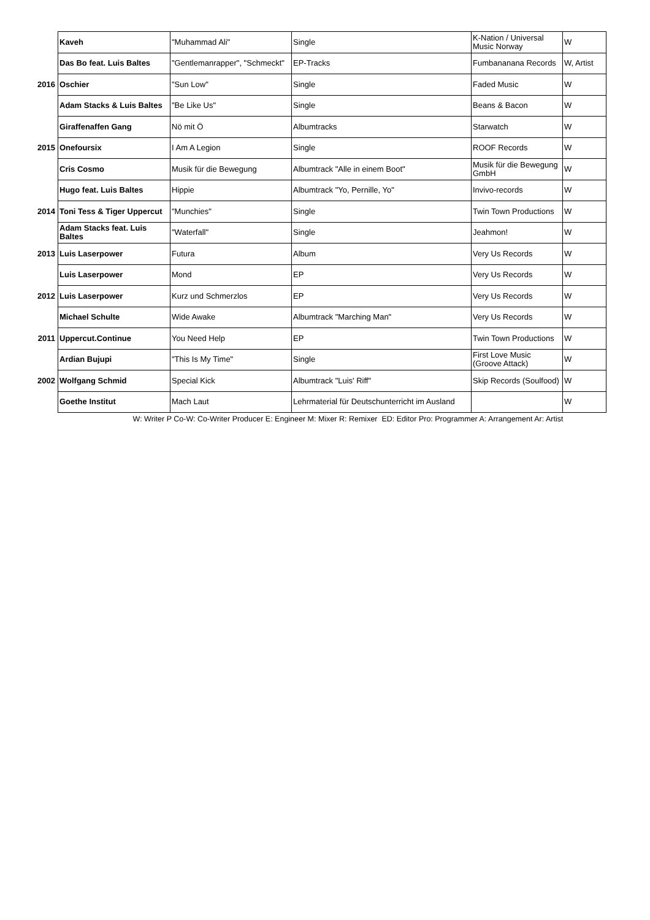| | Kaveh | "Muhammad Ali" | Single | K-Nation / Universal Music Norway | W |
| | Das Bo feat. Luis Baltes | "Gentlemanrapper", "Schmeckt" | EP-Tracks | Fumbananana Records | W, Artist |
| 2016 | Oschier | "Sun Low" | Single | Faded Music | W |
| | Adam Stacks & Luis Baltes | "Be Like Us" | Single | Beans & Bacon | W |
| | Giraffenaffen Gang | Nö mit Ö | Albumtracks | Starwatch | W |
| 2015 | Onefoursix | I Am A Legion | Single | ROOF Records | W |
| | Cris Cosmo | Musik für die Bewegung | Albumtrack "Alle in einem Boot" | Musik für die Bewegung GmbH | W |
| | Hugo feat. Luis Baltes | Hippie | Albumtrack "Yo, Pernille, Yo" | Invivo-records | W |
| 2014 | Toni Tess & Tiger Uppercut | "Munchies" | Single | Twin Town Productions | W |
| | Adam Stacks feat. Luis Baltes | "Waterfall" | Single | Jeahmon! | W |
| 2013 | Luis Laserpower | Futura | Album | Very Us Records | W |
| | Luis Laserpower | Mond | EP | Very Us Records | W |
| 2012 | Luis Laserpower | Kurz und Schmerzlos | EP | Very Us Records | W |
| | Michael Schulte | Wide Awake | Albumtrack "Marching Man" | Very Us Records | W |
| 2011 | Uppercut.Continue | You Need Help | EP | Twin Town Productions | W |
| | Ardian Bujupi | "This Is My Time" | Single | First Love Music (Groove Attack) | W |
| 2002 | Wolfgang Schmid | Special Kick | Albumtrack "Luis' Riff" | Skip Records (Soulfood) | W |
| | Goethe Institut | Mach Laut | Lehrmaterial für Deutschunterricht im Ausland | | W |
W: Writer P Co-W: Co-Writer Producer E: Engineer M: Mixer R: Remixer ED: Editor Pro: Programmer A: Arrangement Ar: Artist